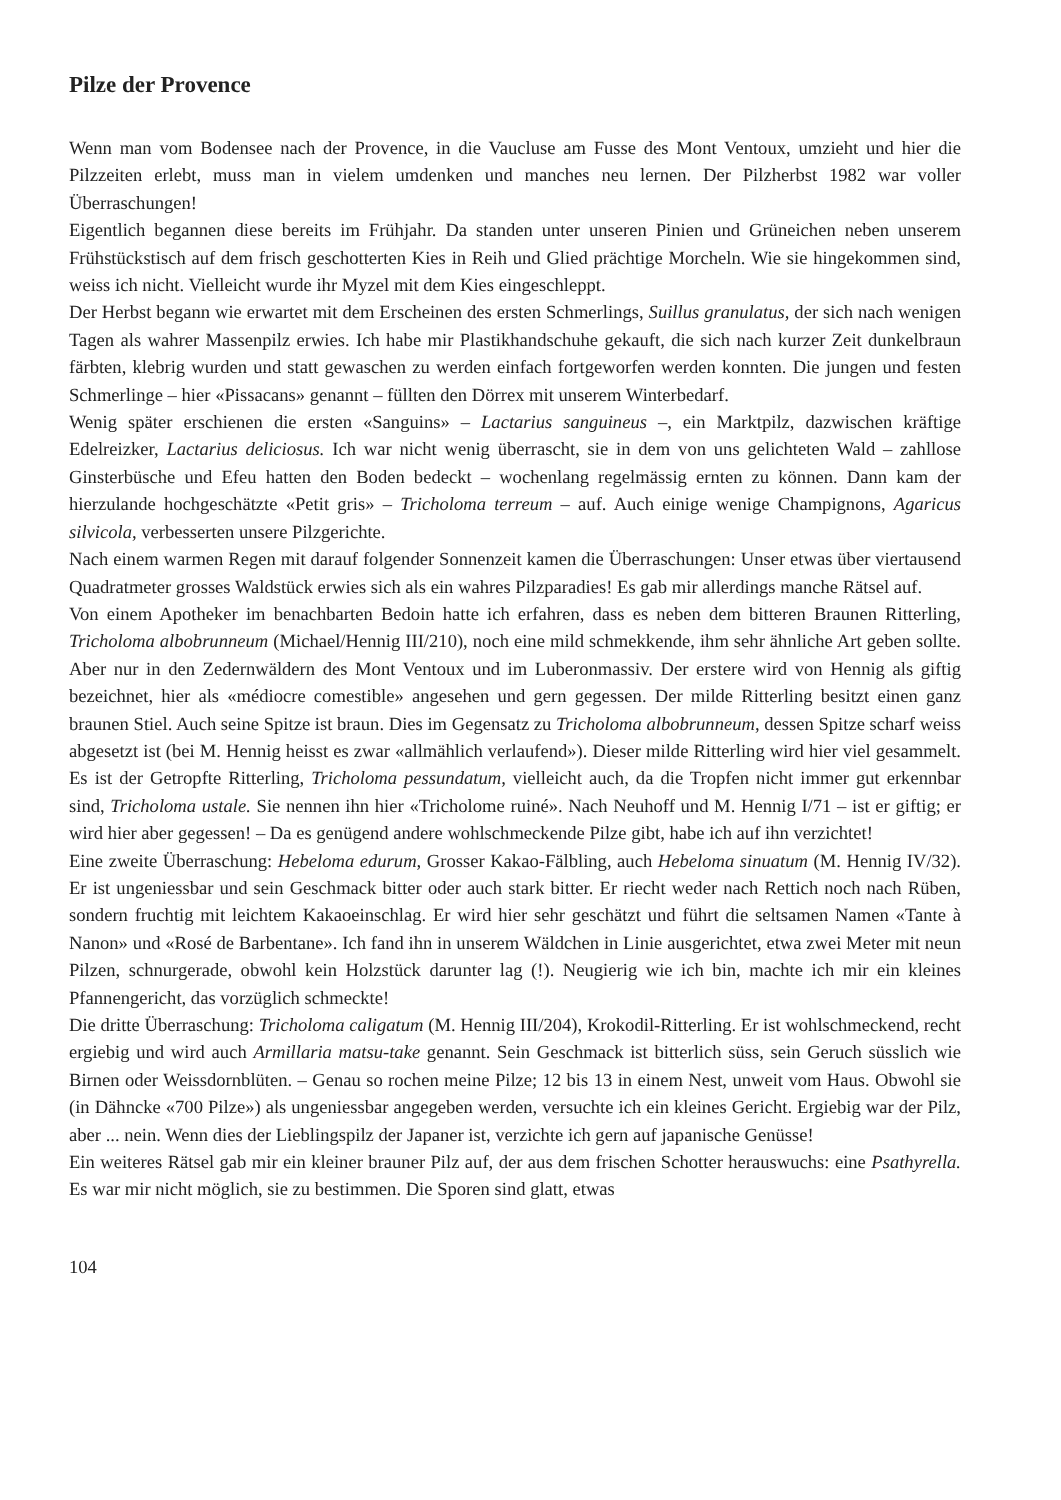Pilze der Provence
Wenn man vom Bodensee nach der Provence, in die Vaucluse am Fusse des Mont Ventoux, umzieht und hier die Pilzzeiten erlebt, muss man in vielem umdenken und manches neu lernen. Der Pilzherbst 1982 war voller Überraschungen!
Eigentlich begannen diese bereits im Frühjahr. Da standen unter unseren Pinien und Grüneichen neben unserem Frühstückstisch auf dem frisch geschotterten Kies in Reih und Glied prächtige Morcheln. Wie sie hingekommen sind, weiss ich nicht. Vielleicht wurde ihr Myzel mit dem Kies eingeschleppt.
Der Herbst begann wie erwartet mit dem Erscheinen des ersten Schmerlings, Suillus granulatus, der sich nach wenigen Tagen als wahrer Massenpilz erwies. Ich habe mir Plastikhandschuhe gekauft, die sich nach kurzer Zeit dunkelbraun färbten, klebrig wurden und statt gewaschen zu werden einfach fortgeworfen werden konnten. Die jungen und festen Schmerlinge – hier «Pissacans» genannt – füllten den Dörrex mit unserem Winterbedarf.
Wenig später erschienen die ersten «Sanguins» – Lactarius sanguineus –, ein Marktpilz, dazwischen kräftige Edelreizker, Lactarius deliciosus. Ich war nicht wenig überrascht, sie in dem von uns gelichteten Wald – zahllose Ginsterbüsche und Efeu hatten den Boden bedeckt – wochenlang regelmässig ernten zu können. Dann kam der hierzulande hochgeschätzte «Petit gris» – Tricholoma terreum – auf. Auch einige wenige Champignons, Agaricus silvicola, verbesserten unsere Pilzgerichte.
Nach einem warmen Regen mit darauf folgender Sonnenzeit kamen die Überraschungen: Unser etwas über viertausend Quadratmeter grosses Waldstück erwies sich als ein wahres Pilzparadies! Es gab mir allerdings manche Rätsel auf.
Von einem Apotheker im benachbarten Bedoin hatte ich erfahren, dass es neben dem bitteren Braunen Ritterling, Tricholoma albobrunneum (Michael/Hennig III/210), noch eine mild schmekkende, ihm sehr ähnliche Art geben sollte. Aber nur in den Zedernwäldern des Mont Ventoux und im Luberonmassiv. Der erstere wird von Hennig als giftig bezeichnet, hier als «médiocre comestible» angesehen und gern gegessen. Der milde Ritterling besitzt einen ganz braunen Stiel. Auch seine Spitze ist braun. Dies im Gegensatz zu Tricholoma albobrunneum, dessen Spitze scharf weiss abgesetzt ist (bei M. Hennig heisst es zwar «allmählich verlaufend»). Dieser milde Ritterling wird hier viel gesammelt. Es ist der Getropfte Ritterling, Tricholoma pessundatum, vielleicht auch, da die Tropfen nicht immer gut erkennbar sind, Tricholoma ustale. Sie nennen ihn hier «Tricholome ruiné». Nach Neuhoff und M. Hennig I/71 – ist er giftig; er wird hier aber gegessen! – Da es genügend andere wohlschmeckende Pilze gibt, habe ich auf ihn verzichtet!
Eine zweite Überraschung: Hebeloma edurum, Grosser Kakao-Fälbling, auch Hebeloma sinuatum (M. Hennig IV/32). Er ist ungeniessbar und sein Geschmack bitter oder auch stark bitter. Er riecht weder nach Rettich noch nach Rüben, sondern fruchtig mit leichtem Kakaoeinschlag. Er wird hier sehr geschätzt und führt die seltsamen Namen «Tante à Nanon» und «Rosé de Barbentane». Ich fand ihn in unserem Wäldchen in Linie ausgerichtet, etwa zwei Meter mit neun Pilzen, schnurgerade, obwohl kein Holzstück darunter lag (!). Neugierig wie ich bin, machte ich mir ein kleines Pfannengericht, das vorzüglich schmeckte!
Die dritte Überraschung: Tricholoma caligatum (M. Hennig III/204), Krokodil-Ritterling. Er ist wohlschmeckend, recht ergiebig und wird auch Armillaria matsu-take genannt. Sein Geschmack ist bitterlich süss, sein Geruch süsslich wie Birnen oder Weissdornblüten. – Genau so rochen meine Pilze; 12 bis 13 in einem Nest, unweit vom Haus. Obwohl sie (in Dähncke «700 Pilze») als ungeniessbar angegeben werden, versuchte ich ein kleines Gericht. Ergiebig war der Pilz, aber ... nein. Wenn dies der Lieblingspilz der Japaner ist, verzichte ich gern auf japanische Genüsse!
Ein weiteres Rätsel gab mir ein kleiner brauner Pilz auf, der aus dem frischen Schotter herauswuchs: eine Psathyrella. Es war mir nicht möglich, sie zu bestimmen. Die Sporen sind glatt, etwas
104